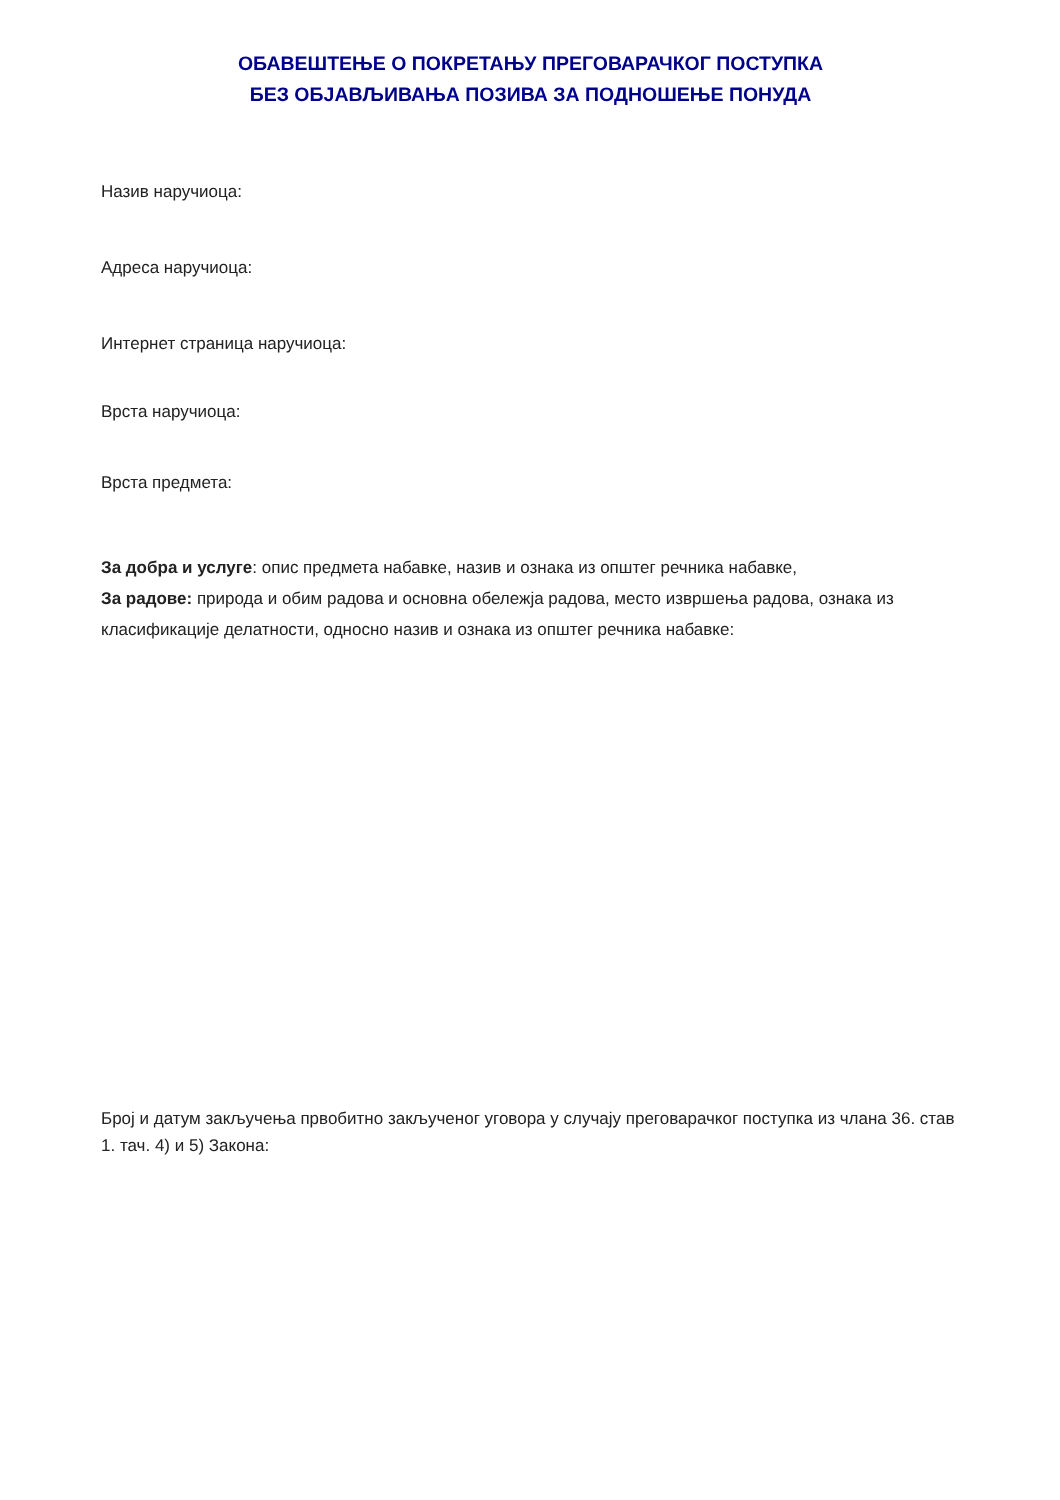ОБАВЕШТЕЊЕ О ПОКРЕТАЊУ ПРЕГОВАРАЧКОГ ПОСТУПКА
БЕЗ ОБЈАВЉИВАЊА ПОЗИВА ЗА ПОДНОШЕЊЕ ПОНУДА
Назив наручиоца:
Адреса наручиоца:
Интернет страница наручиоца:
Врста наручиоца:
Врста предмета:
За добра и услуге: опис предмета набавке, назив и ознака из општег речника набавке,
За радове: природа и обим радова и основна обележја радова, место извршења радова, ознака из класификације делатности, односно назив и ознака из општег речника набавке:
Број и датум закључења првобитно закљученог уговора у случају преговарачког поступка из члана 36. став 1. тач. 4) и 5) Закона: